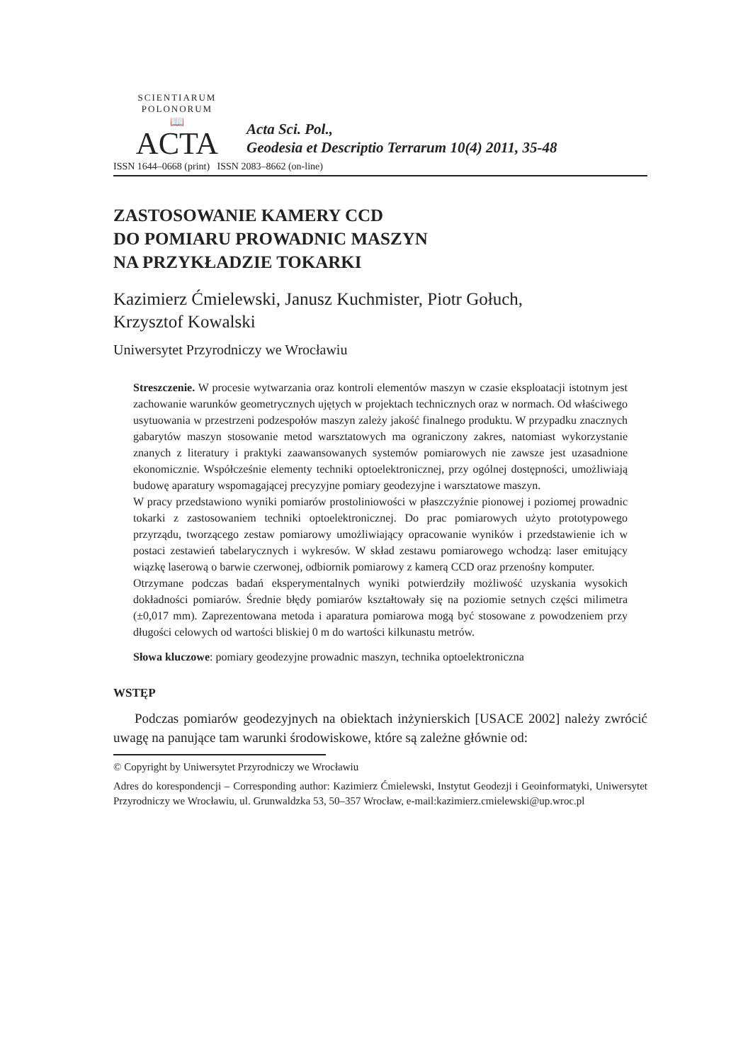SCIENTIARUM POLONORUM
📖
ACTA
Acta Sci. Pol.,
Geodesia et Descriptio Terrarum 10(4) 2011, 35-48
ISSN 1644–0668 (print) ISSN 2083–8662 (on-line)
ZASTOSOWANIE KAMERY CCD
DO POMIARU PROWADNIC MASZYN
NA PRZYKŁADZIE TOKARKI
Kazimierz Ćmielewski, Janusz Kuchmister, Piotr Gołuch,
Krzysztof Kowalski
Uniwersytet Przyrodniczy we Wrocławiu
Streszczenie. W procesie wytwarzania oraz kontroli elementów maszyn w czasie eksploatacji istotnym jest zachowanie warunków geometrycznych ujętych w projektach technicznych oraz w normach. Od właściwego usytuowania w przestrzeni podzespołów maszyn zależy jakość finalnego produktu. W przypadku znacznych gabarytów maszyn stosowanie metod warsztatowych ma ograniczony zakres, natomiast wykorzystanie znanych z literatury i praktyki zaawansowanych systemów pomiarowych nie zawsze jest uzasadnione ekonomicznie. Współcześnie elementy techniki optoelektronicznej, przy ogólnej dostępności, umożliwiają budowę aparatury wspomagającej precyzyjne pomiary geodezyjne i warsztatowe maszyn.
W pracy przedstawiono wyniki pomiarów prostoliniowości w płaszczyźnie pionowej i poziomej prowadnic tokarki z zastosowaniem techniki optoelektronicznej. Do prac pomiarowych użyto prototypowego przyrządu, tworzącego zestaw pomiarowy umożliwiający opracowanie wyników i przedstawienie ich w postaci zestawień tabelarycznych i wykresów. W skład zestawu pomiarowego wchodzą: laser emitujący wiązkę laserową o barwie czerwonej, odbiornik pomiarowy z kamerą CCD oraz przenośny komputer.
Otrzymane podczas badań eksperymentalnych wyniki potwierdziły możliwość uzyskania wysokich dokładności pomiarów. Średnie błędy pomiarów kształtowały się na poziomie setnych części milimetra (±0,017 mm). Zaprezentowana metoda i aparatura pomiarowa mogą być stosowane z powodzeniem przy długości celowych od wartości bliskiej 0 m do wartości kilkunastu metrów.
Słowa kluczowe: pomiary geodezyjne prowadnic maszyn, technika optoelektroniczna
WSTĘP
Podczas pomiarów geodezyjnych na obiektach inżynierskich [USACE 2002] należy zwrócić uwagę na panujące tam warunki środowiskowe, które są zależne głównie od:
© Copyright by Uniwersytet Przyrodniczy we Wrocławiu
Adres do korespondencji – Corresponding author: Kazimierz Ćmielewski, Instytut Geodezji i Geoinformatyki, Uniwersytet Przyrodniczy we Wrocławiu, ul. Grunwaldzka 53, 50–357 Wrocław, e-mail:kazimierz.cmielewski@up.wroc.pl